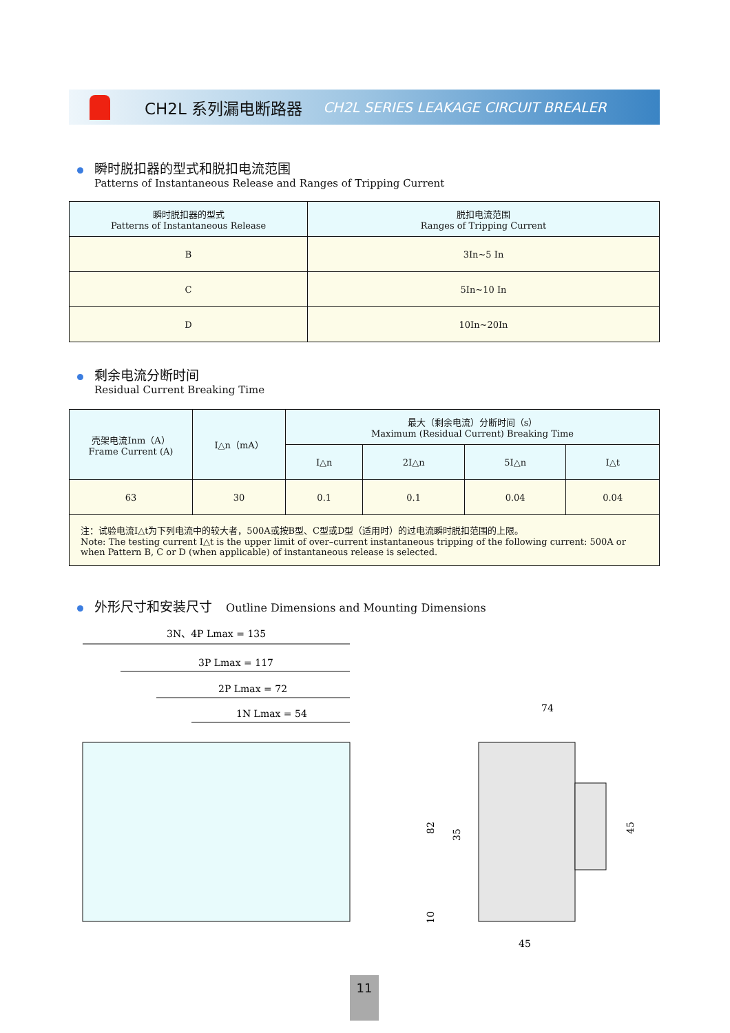CH2L 系列漏电断路器 CH2L SERIES LEAKAGE CIRCUIT BREALER
瞬时脱扣器的型式和脱扣电流范围
Patterns of Instantaneous Release and Ranges of Tripping Current
| 瞬时脱扣器的型式 Patterns of Instantaneous Release | 脱扣电流范围 Ranges of Tripping Current |
| --- | --- |
| B | 3In~5 In |
| C | 5In~10 In |
| D | 10In~20In |
剩余电流分断时间
Residual Current Breaking Time
| 壳架电流Inm（A） Frame Current (A) | I△n（mA） | 最大（剩余电流）分断时间（s） Maximum (Residual Current) Breaking Time | | | |
| --- | --- | --- | --- | --- | --- |
| | | I△n | 2I△n | 5I△n | I△t |
| 63 | 30 | 0.1 | 0.1 | 0.04 | 0.04 |
| 注：试验电流I△t为下列电流中的较大者，500A或按B型、C型或D型（适用时）的过电流瞬时脱扣范围的上限。 Note: The testing current I△t is the upper limit of over–current instantaneous tripping of the following current: 500A or when Pattern B, C or D (when applicable) of instantaneous release is selected. | | | | | |
外形尺寸和安装尺寸 Outline Dimensions and Mounting Dimensions
3N、4P Lmax = 135
3P Lmax = 117
2P Lmax = 72
1N Lmax = 54
74
45
82
35
45
10
11